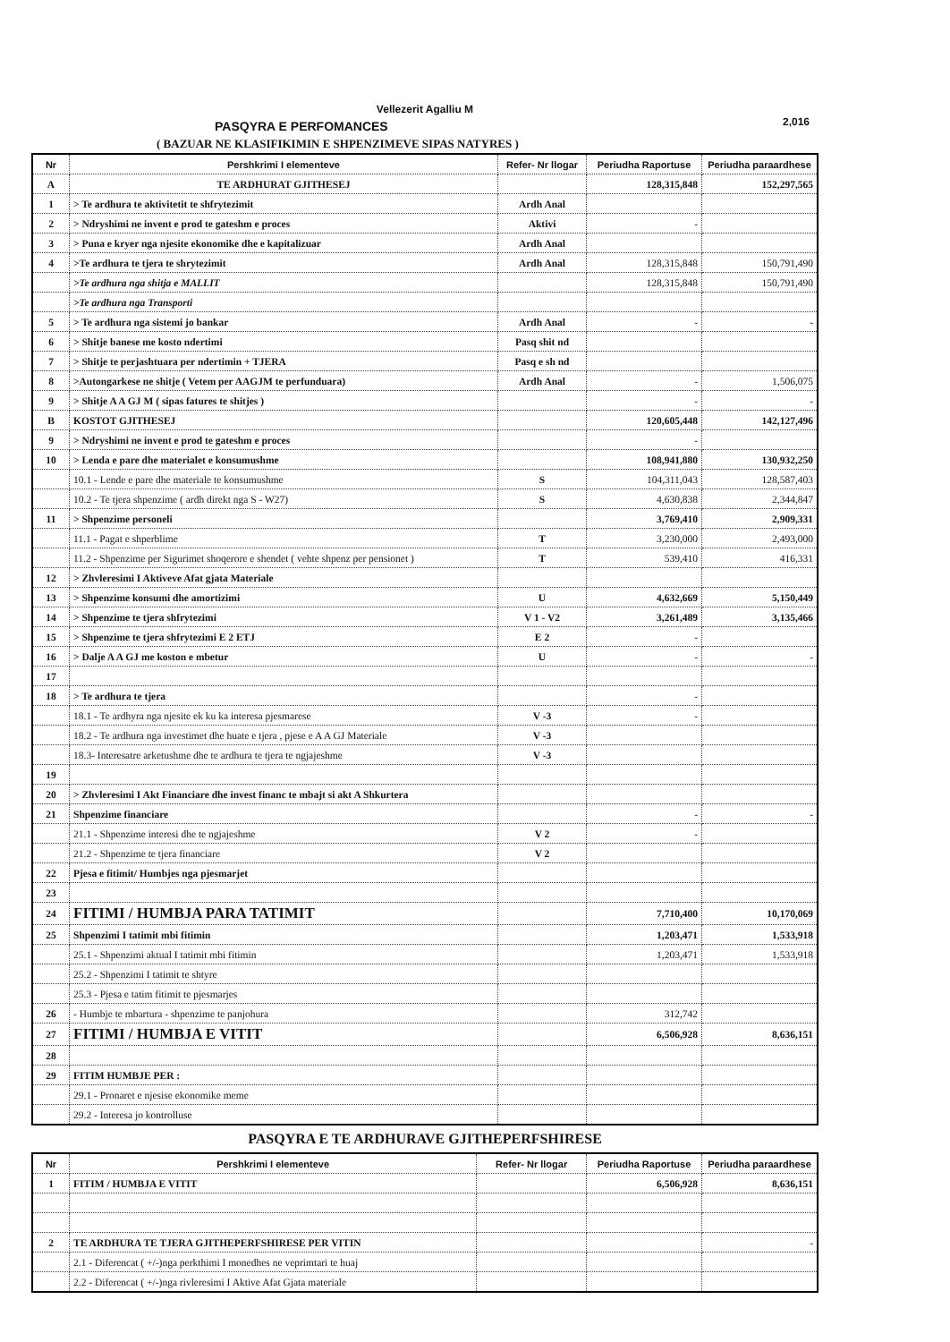Vellezerit Agalliu M
PASQYRA E PERFOMANCES
2,016
( BAZUAR NE KLASIFIKIMIN E SHPENZIMEVE SIPAS NATYRES )
| Nr | Pershkrimi I elementeve | Refer- Nr llogar | Periudha Raportuse | Periudha paraardhese |
| --- | --- | --- | --- | --- |
| A | TE ARDHURAT GJITHESEJ | | 128,315,848 | 152,297,565 |
| 1 | > Te ardhura te aktivitetit te shfrytezimit | Ardh Anal | | |
| 2 | > Ndryshimi ne invent e prod te gateshm e proces | Aktivi | - | |
| 3 | > Puna e kryer nga njesite ekonomike dhe e kapitalizuar | Ardh Anal | | |
| 4 | >Te ardhura te tjera te shrytezimit | Ardh Anal | 128,315,848 | 150,791,490 |
| | >Te ardhura nga shitja e MALLIT | | 128,315,848 | 150,791,490 |
| | >Te ardhura nga Transporti | | | |
| 5 | > Te ardhura nga sistemi jo bankar | Ardh Anal | - | - |
| 6 | > Shitje banese me kosto ndertimi | Pasq shit nd | | |
| 7 | > Shitje te perjashtuara per ndertimin + TJERA | Pasq e sh nd | | |
| 8 | >Autongarkese ne shitje ( Vetem per AAGJM te perfunduara) | Ardh Anal | - | 1,506,075 |
| 9 | > Shitje A A GJ M ( sipas fatures te shitjes ) | | - | - |
| B | KOSTOT GJITHESEJ | | 120,605,448 | 142,127,496 |
| 9 | > Ndryshimi ne invent e prod te gateshm e proces | | - | |
| 10 | > Lenda e pare dhe materialet e konsumushme | | 108,941,880 | 130,932,250 |
| | 10.1 - Lende e pare dhe materiale te konsumushme | S | 104,311,043 | 128,587,403 |
| | 10.2 - Te tjera shpenzime ( ardh direkt nga S - W27) | S | 4,630,838 | 2,344,847 |
| 11 | > Shpenzime personeli | | 3,769,410 | 2,909,331 |
| | 11.1 - Pagat e shperblime | T | 3,230,000 | 2,493,000 |
| | 11.2 - Shpenzime per Sigurimet shoqerore e shendet ( vehte shpenz per pensionet ) | T | 539,410 | 416,331 |
| 12 | > Zhvleresimi I Aktiveve Afat gjata Materiale | | | |
| 13 | > Shpenzime konsumi dhe amortizimi | U | 4,632,669 | 5,150,449 |
| 14 | > Shpenzime te tjera shfrytezimi | V 1 - V2 | 3,261,489 | 3,135,466 |
| 15 | > Shpenzime te tjera shfrytezimi E 2 ETJ | E 2 | - | |
| 16 | > Dalje A A GJ me koston e mbetur | U | - | - |
| 17 | | | | |
| 18 | > Te ardhura te tjera | | - | |
| | 18.1 - Te ardhyra nga njesite ek ku ka interesa pjesmarese | V -3 | - | |
| | 18.2 - Te ardhura nga investimet dhe huate e tjera , pjese e A A GJ Materiale | V -3 | | |
| | 18.3- Interesatre arketushme dhe te ardhura te tjera te ngjajeshme | V -3 | | |
| 19 | | | | |
| 20 | > Zhvleresimi I Akt Financiare dhe invest financ te mbajt si akt A Shkurtera | | | |
| 21 | Shpenzime financiare | | - | - |
| | 21.1 - Shpenzime interesi dhe te ngjajeshme | V 2 | - | |
| | 21.2 - Shpenzime te tjera financiare | V 2 | | |
| 22 | Pjesa e fitimit/ Humbjes nga pjesmarjet | | | |
| 23 | | | | |
| 24 | FITIMI / HUMBJA PARA TATIMIT | | 7,710,400 | 10,170,069 |
| 25 | Shpenzimi I tatimit mbi fitimin | | 1,203,471 | 1,533,918 |
| | 25.1 - Shpenzimi aktual I tatimit mbi fitimin | | 1,203,471 | 1,533,918 |
| | 25.2 - Shpenzimi I tatimit te shtyre | | | |
| | 25.3 - Pjesa e tatim fitimit te pjesmarjes | | | |
| 26 | - Humbje te mbartura - shpenzime te panjohura | | 312,742 | |
| 27 | FITIMI / HUMBJA E VITIT | | 6,506,928 | 8,636,151 |
| 28 | | | | |
| 29 | FITIM HUMBJE PER : | | | |
| | 29.1 - Pronaret e njesise ekonomike meme | | | |
| | 29.2 - Interesa jo kontrolluse | | | |
PASQYRA E TE ARDHURAVE GJITHEPERFSHIRESE
| Nr | Pershkrimi I elementeve | Refer- Nr llogar | Periudha Raportuse | Periudha paraardhese |
| --- | --- | --- | --- | --- |
| 1 | FITIM / HUMBJA E VITIT | | 6,506,928 | 8,636,151 |
| 2 | TE ARDHURA TE TJERA GJITHEPERFSHIRESE PER VITIN | | | - |
| | 2.1 - Diferencat ( +/-)nga perkthimi I monedhes ne veprimtari te huaj | | | |
| | 2.2 - Diferencat ( +/-)nga rivleresimi I Aktive Afat Gjata materiale | | | |